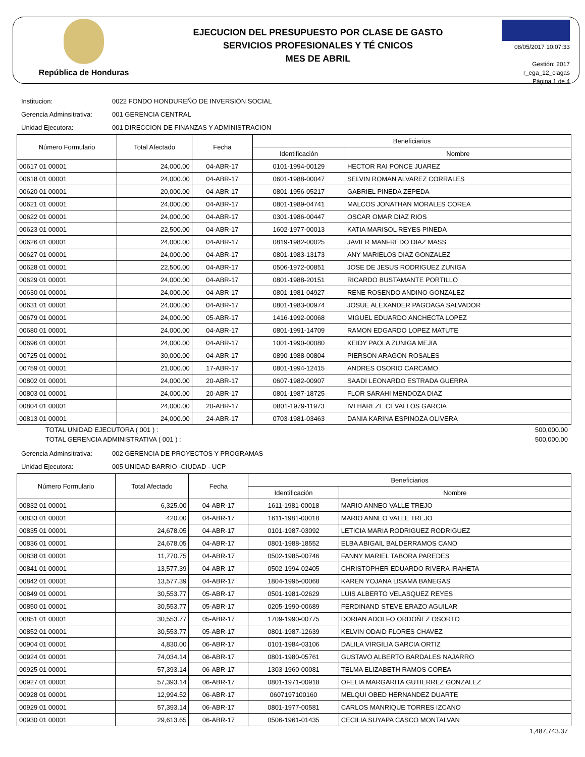República de Honduras
EJECUCION DEL PRESUPUESTO POR CLASE DE GASTO
SERVICIOS PROFESIONALES Y TÉ CNICOS
MES DE ABRIL
08/05/2017 10:07:33
Gestión: 2017
r_ega_12_clagas
Página 1 de 4
Institucion: 0022 FONDO HONDUREÑO DE INVERSIÓN SOCIAL
Gerencia Adminsitrativa: 001 GERENCIA CENTRAL
Unidad Ejecutora: 001 DIRECCION DE FINANZAS Y ADMINISTRACION
| Número Formulario | Total Afectado | Fecha | Beneficiarios | |
| --- | --- | --- | --- | --- |
| | | | Identificación | Nombre |
| 00617 01 00001 | 24,000.00 | 04-ABR-17 | 0101-1994-00129 | HECTOR RAI PONCE JUAREZ |
| 00618 01 00001 | 24,000.00 | 04-ABR-17 | 0601-1988-00047 | SELVIN ROMAN ALVAREZ CORRALES |
| 00620 01 00001 | 20,000.00 | 04-ABR-17 | 0801-1956-05217 | GABRIEL PINEDA ZEPEDA |
| 00621 01 00001 | 24,000.00 | 04-ABR-17 | 0801-1989-04741 | MALCOS JONATHAN MORALES COREA |
| 00622 01 00001 | 24,000.00 | 04-ABR-17 | 0301-1986-00447 | OSCAR OMAR DIAZ RIOS |
| 00623 01 00001 | 22,500.00 | 04-ABR-17 | 1602-1977-00013 | KATIA MARISOL REYES PINEDA |
| 00626 01 00001 | 24,000.00 | 04-ABR-17 | 0819-1982-00025 | JAVIER MANFREDO DIAZ MASS |
| 00627 01 00001 | 24,000.00 | 04-ABR-17 | 0801-1983-13173 | ANY MARIELOS DIAZ GONZALEZ |
| 00628 01 00001 | 22,500.00 | 04-ABR-17 | 0506-1972-00851 | JOSE DE JESUS RODRIGUEZ ZUNIGA |
| 00629 01 00001 | 24,000.00 | 04-ABR-17 | 0801-1988-20151 | RICARDO BUSTAMANTE PORTILLO |
| 00630 01 00001 | 24,000.00 | 04-ABR-17 | 0801-1981-04927 | RENE ROSENDO ANDINO GONZALEZ |
| 00631 01 00001 | 24,000.00 | 04-ABR-17 | 0801-1983-00974 | JOSUE ALEXANDER PAGOAGA SALVADOR |
| 00679 01 00001 | 24,000.00 | 05-ABR-17 | 1416-1992-00068 | MIGUEL EDUARDO ANCHECTA LOPEZ |
| 00680 01 00001 | 24,000.00 | 04-ABR-17 | 0801-1991-14709 | RAMON EDGARDO LOPEZ MATUTE |
| 00696 01 00001 | 24,000.00 | 04-ABR-17 | 1001-1990-00080 | KEIDY PAOLA ZUNIGA MEJIA |
| 00725 01 00001 | 30,000.00 | 04-ABR-17 | 0890-1988-00804 | PIERSON ARAGON ROSALES |
| 00759 01 00001 | 21,000.00 | 17-ABR-17 | 0801-1994-12415 | ANDRES OSORIO CARCAMO |
| 00802 01 00001 | 24,000.00 | 20-ABR-17 | 0607-1982-00907 | SAADI LEONARDO ESTRADA GUERRA |
| 00803 01 00001 | 24,000.00 | 20-ABR-17 | 0801-1987-18725 | FLOR SARAHI MENDOZA DIAZ |
| 00804 01 00001 | 24,000.00 | 20-ABR-17 | 0801-1979-11973 | IVI HAREZE CEVALLOS GARCIA |
| 00813 01 00001 | 24,000.00 | 24-ABR-17 | 0703-1981-03463 | DANIA KARINA ESPINOZA OLIVERA |
TOTAL UNIDAD EJECUTORA ( 001 ) : 500,000.00
TOTAL GERENCIA ADMINISTRATIVA ( 001 ) : 500,000.00
Gerencia Adminsitrativa: 002 GERENCIA DE PROYECTOS Y PROGRAMAS
Unidad Ejecutora: 005 UNIDAD BARRIO -CIUDAD - UCP
| Número Formulario | Total Afectado | Fecha | Beneficiarios | |
| --- | --- | --- | --- | --- |
| | | | Identificación | Nombre |
| 00832 01 00001 | 6,325.00 | 04-ABR-17 | 1611-1981-00018 | MARIO ANNEO VALLE TREJO |
| 00833 01 00001 | 420.00 | 04-ABR-17 | 1611-1981-00018 | MARIO ANNEO VALLE TREJO |
| 00835 01 00001 | 24,678.05 | 04-ABR-17 | 0101-1987-03092 | LETICIA MARIA RODRIGUEZ RODRIGUEZ |
| 00836 01 00001 | 24,678.05 | 04-ABR-17 | 0801-1988-18552 | ELBA ABIGAIL BALDERRAMOS CANO |
| 00838 01 00001 | 11,770.75 | 04-ABR-17 | 0502-1985-00746 | FANNY MARIEL TABORA PAREDES |
| 00841 01 00001 | 13,577.39 | 04-ABR-17 | 0502-1994-02405 | CHRISTOPHER EDUARDO RIVERA IRAHETA |
| 00842 01 00001 | 13,577.39 | 04-ABR-17 | 1804-1995-00068 | KAREN YOJANA LISAMA BANEGAS |
| 00849 01 00001 | 30,553.77 | 05-ABR-17 | 0501-1981-02629 | LUIS ALBERTO VELASQUEZ REYES |
| 00850 01 00001 | 30,553.77 | 05-ABR-17 | 0205-1990-00689 | FERDINAND STEVE ERAZO AGUILAR |
| 00851 01 00001 | 30,553.77 | 05-ABR-17 | 1709-1990-00775 | DORIAN ADOLFO ORDOÑEZ OSORTO |
| 00852 01 00001 | 30,553.77 | 05-ABR-17 | 0801-1987-12639 | KELVIN ODAID FLORES CHAVEZ |
| 00904 01 00001 | 4,830.00 | 06-ABR-17 | 0101-1984-03106 | DALILA VIRGILIA GARCIA ORTIZ |
| 00924 01 00001 | 74,034.14 | 06-ABR-17 | 0801-1980-05761 | GUSTAVO ALBERTO BARDALES NAJARRO |
| 00925 01 00001 | 57,393.14 | 06-ABR-17 | 1303-1960-00081 | TELMA ELIZABETH RAMOS COREA |
| 00927 01 00001 | 57,393.14 | 06-ABR-17 | 0801-1971-00918 | OFELIA MARGARITA GUTIERREZ GONZALEZ |
| 00928 01 00001 | 12,994.52 | 06-ABR-17 | 0607197100160 | MELQUI OBED HERNANDEZ DUARTE |
| 00929 01 00001 | 57,393.14 | 06-ABR-17 | 0801-1977-00581 | CARLOS MANRIQUE TORRES IZCANO |
| 00930 01 00001 | 29,613.65 | 06-ABR-17 | 0506-1961-01435 | CECILIA SUYAPA CASCO MONTALVAN |
1,487,743.37